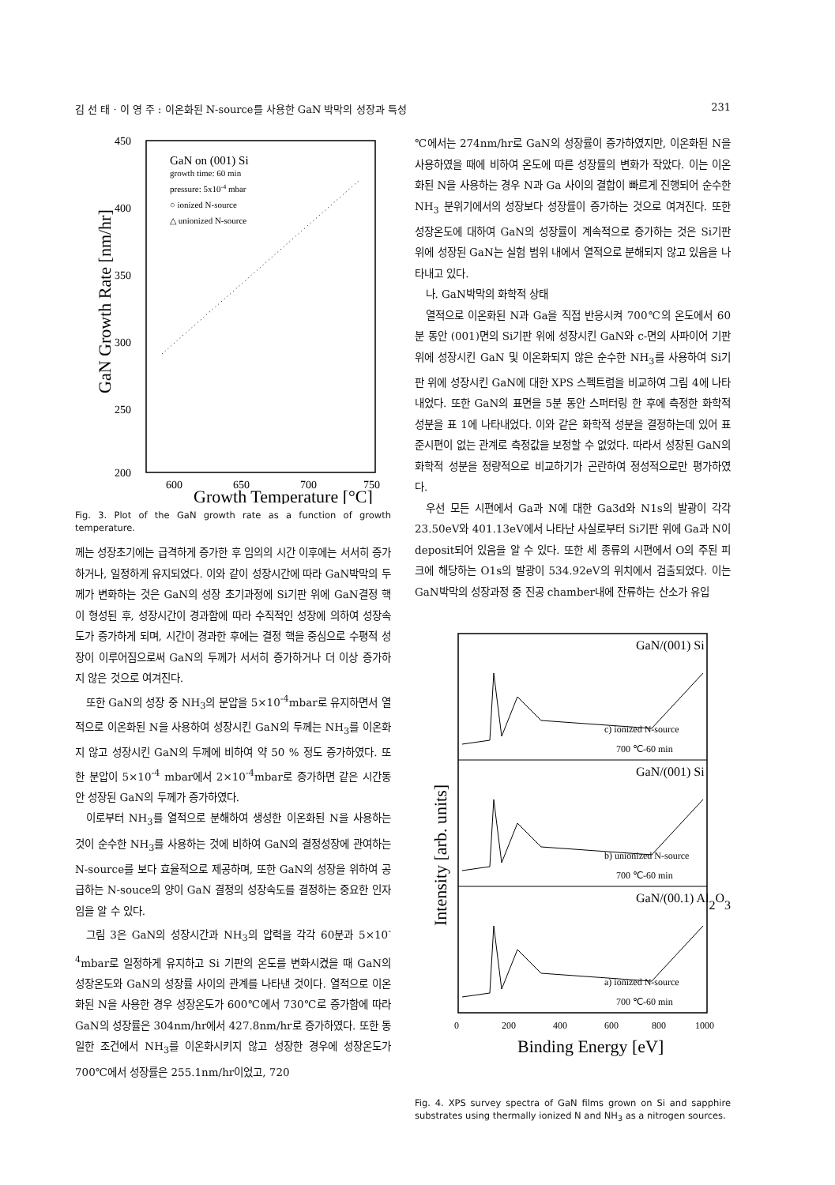김 선 태 · 이 영 주 : 이온화된 N-source를 사용한 GaN 박막의 성장과 특성 231
450
400
350
300
250
200
600
650
700
750
GaN on (001) Si
growth time: 60 min
pressure: 5x10-4 mbar
○ ionized N-source
△ unionized N-source
GaN Growth Rate [nm/hr]
Growth Temperature [°C]
Fig. 3. Plot of the GaN growth rate as a function of growth temperature.
께는 성장초기에는 급격하게 증가한 후 임의의 시간 이후에는 서서히 증가하거나, 일정하게 유지되었다. 이와 같이 성장시간에 따라 GaN박막의 두께가 변화하는 것은 GaN의 성장 초기과정에 Si기판 위에 GaN결정 핵이 형성된 후, 성장시간이 경과함에 따라 수직적인 성장에 의하여 성장속도가 증가하게 되며, 시간이 경과한 후에는 결정 핵을 중심으로 수평적 성장이 이루어짐으로써 GaN의 두께가 서서히 증가하거나 더 이상 증가하지 않은 것으로 여겨진다.
또한 GaN의 성장 중 NH<sub>3</sub>의 분압을 5×10<sup>-4</sup>mbar로 유지하면서 열적으로 이온화된 N을 사용하여 성장시킨 GaN의 두께는 NH<sub>3</sub>를 이온화지 않고 성장시킨 GaN의 두께에 비하여 약 50 % 정도 증가하였다. 또한 분압이 5×10<sup>-4</sup> mbar에서 2×10<sup>-4</sup>mbar로 증가하면 같은 시간동안 성장된 GaN의 두께가 증가하였다.
이로부터 NH<sub>3</sub>를 열적으로 분해하여 생성한 이온화된 N을 사용하는 것이 순수한 NH<sub>3</sub>를 사용하는 것에 비하여 GaN의 결정성장에 관여하는 N-source를 보다 효율적으로 제공하며, 또한 GaN의 성장을 위하여 공급하는 N-souce의 양이 GaN 결정의 성장속도를 결정하는 중요한 인자임을 알 수 있다.
그림 3은 GaN의 성장시간과 NH<sub>3</sub>의 압력을 각각 60분과 5×10<sup>-4</sup>mbar로 일정하게 유지하고 Si 기판의 온도를 변화시켰을 때 GaN의 성장온도와 GaN의 성장률 사이의 관계를 나타낸 것이다. 열적으로 이온화된 N을 사용한 경우 성장온도가 600℃에서 730℃로 증가함에 따라 GaN의 성장률은 304nm/hr에서 427.8nm/hr로 증가하였다. 또한 동일한 조건에서 NH<sub>3</sub>를 이온화시키지 않고 성장한 경우에 성장온도가 700℃에서 성장률은 255.1nm/hr이었고, 720
℃에서는 274nm/hr로 GaN의 성장률이 증가하였지만, 이온화된 N을 사용하였을 때에 비하여 온도에 따른 성장률의 변화가 작았다. 이는 이온화된 N을 사용하는 경우 N과 Ga 사이의 결합이 빠르게 진행되어 순수한 NH<sub>3</sub> 분위기에서의 성장보다 성장률이 증가하는 것으로 여겨진다. 또한 성장온도에 대하여 GaN의 성장률이 계속적으로 증가하는 것은 Si기판 위에 성장된 GaN는 실험 범위 내에서 열적으로 분해되지 않고 있음을 나타내고 있다.
나. GaN박막의 화학적 상태
열적으로 이온화된 N과 Ga을 직접 반응시켜 700℃의 온도에서 60분 동안 (001)면의 Si기판 위에 성장시킨 GaN와 c-면의 사파이어 기판 위에 성장시킨 GaN 및 이온화되지 않은 순수한 NH<sub>3</sub>를 사용하여 Si기판 위에 성장시킨 GaN에 대한 XPS 스펙트럼을 비교하여 그림 4에 나타내었다. 또한 GaN의 표면을 5분 동안 스퍼터링 한 후에 측정한 화학적 성분을 표 1에 나타내었다. 이와 같은 화학적 성분을 결정하는데 있어 표준시편이 없는 관계로 측정값을 보정할 수 없었다. 따라서 성장된 GaN의 화학적 성분을 정량적으로 비교하기가 곤란하여 정성적으로만 평가하였다.
우선 모든 시편에서 Ga과 N에 대한 Ga3d와 N1s의 발광이 각각 23.50eV와 401.13eV에서 나타난 사실로부터 Si기판 위에 Ga과 N이 deposit되어 있음을 알 수 있다. 또한 세 종류의 시편에서 O의 주된 피크에 해당하는 O1s의 발광이 534.92eV의 위치에서 검출되었다. 이는 GaN박막의 성장과정 중 진공 chamber내에 잔류하는 산소가 유입
GaN/(001) Si
GaN/(001) Si
GaN/(00.1) Al2O3
c) ionized N-source
700 ℃-60 min
b) unionized N-source
700 ℃-60 min
a) ionized N-source
700 ℃-60 min
0
200
400
600
800
1000
Binding Energy [eV]
Intensity [arb. units]
Fig. 4. XPS survey spectra of GaN films grown on Si and sapphire substrates using thermally ionized N and NH<sub>3</sub> as a nitrogen sources.